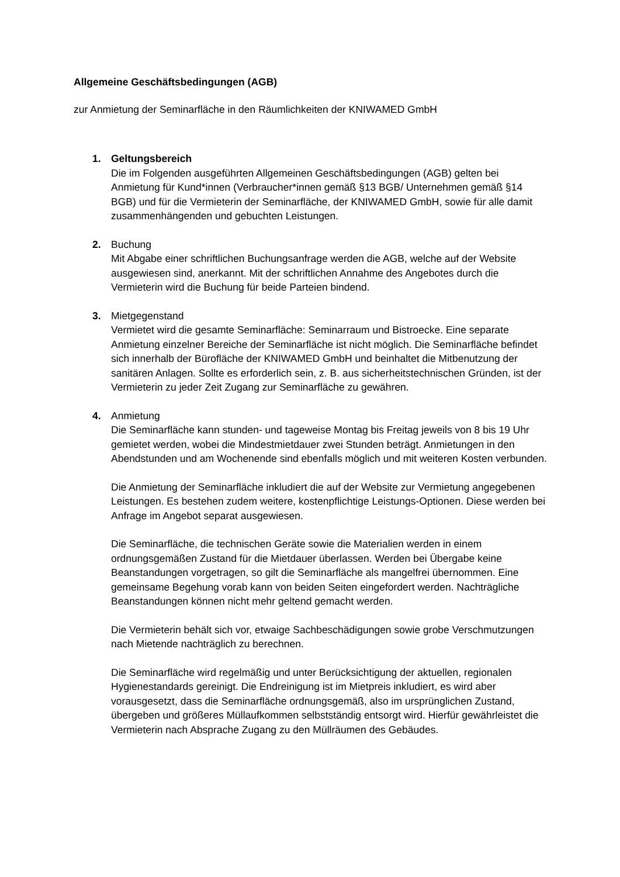Allgemeine Geschäftsbedingungen (AGB)
zur Anmietung der Seminarfläche in den Räumlichkeiten der KNIWAMED GmbH
1. Geltungsbereich
Die im Folgenden ausgeführten Allgemeinen Geschäftsbedingungen (AGB) gelten bei Anmietung für Kund*innen (Verbraucher*innen gemäß §13 BGB/ Unternehmen gemäß §14 BGB) und für die Vermieterin der Seminarfläche, der KNIWAMED GmbH, sowie für alle damit zusammenhängenden und gebuchten Leistungen.
2. Buchung
Mit Abgabe einer schriftlichen Buchungsanfrage werden die AGB, welche auf der Website ausgewiesen sind, anerkannt. Mit der schriftlichen Annahme des Angebotes durch die Vermieterin wird die Buchung für beide Parteien bindend.
3. Mietgegenstand
Vermietet wird die gesamte Seminarfläche: Seminarraum und Bistroecke. Eine separate Anmietung einzelner Bereiche der Seminarfläche ist nicht möglich. Die Seminarfläche befindet sich innerhalb der Bürofläche der KNIWAMED GmbH und beinhaltet die Mitbenutzung der sanitären Anlagen. Sollte es erforderlich sein, z. B. aus sicherheitstechnischen Gründen, ist der Vermieterin zu jeder Zeit Zugang zur Seminarfläche zu gewähren.
4. Anmietung
Die Seminarfläche kann stunden- und tageweise Montag bis Freitag jeweils von 8 bis 19 Uhr gemietet werden, wobei die Mindestmietdauer zwei Stunden beträgt. Anmietungen in den Abendstunden und am Wochenende sind ebenfalls möglich und mit weiteren Kosten verbunden.
Die Anmietung der Seminarfläche inkludiert die auf der Website zur Vermietung angegebenen Leistungen. Es bestehen zudem weitere, kostenpflichtige Leistungs-Optionen. Diese werden bei Anfrage im Angebot separat ausgewiesen.
Die Seminarfläche, die technischen Geräte sowie die Materialien werden in einem ordnungsgemäßen Zustand für die Mietdauer überlassen. Werden bei Übergabe keine Beanstandungen vorgetragen, so gilt die Seminarfläche als mangelfrei übernommen. Eine gemeinsame Begehung vorab kann von beiden Seiten eingefordert werden. Nachträgliche Beanstandungen können nicht mehr geltend gemacht werden.
Die Vermieterin behält sich vor, etwaige Sachbeschädigungen sowie grobe Verschmutzungen nach Mietende nachträglich zu berechnen.
Die Seminarfläche wird regelmäßig und unter Berücksichtigung der aktuellen, regionalen Hygienestandards gereinigt. Die Endreinigung ist im Mietpreis inkludiert, es wird aber vorausgesetzt, dass die Seminarfläche ordnungsgemäß, also im ursprünglichen Zustand, übergeben und größeres Müllaufkommen selbstständig entsorgt wird. Hierfür gewährleistet die Vermieterin nach Absprache Zugang zu den Müllräumen des Gebäudes.